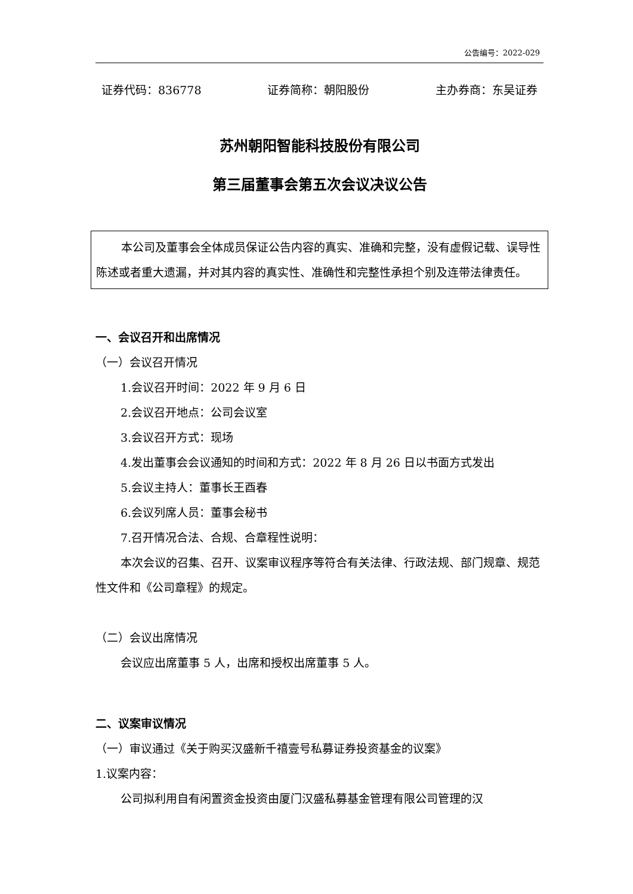公告编号：2022-029
证券代码：836778 证券简称：朝阳股份 主办券商：东吴证券
苏州朝阳智能科技股份有限公司
第三届董事会第五次会议决议公告
本公司及董事会全体成员保证公告内容的真实、准确和完整，没有虚假记载、误导性陈述或者重大遗漏，并对其内容的真实性、准确性和完整性承担个别及连带法律责任。
一、会议召开和出席情况
（一）会议召开情况
1.会议召开时间：2022 年 9 月 6 日
2.会议召开地点：公司会议室
3.会议召开方式：现场
4.发出董事会会议通知的时间和方式：2022 年 8 月 26 日以书面方式发出
5.会议主持人：董事长王酉春
6.会议列席人员：董事会秘书
7.召开情况合法、合规、合章程性说明：
本次会议的召集、召开、议案审议程序等符合有关法律、行政法规、部门规章、规范性文件和《公司章程》的规定。
（二）会议出席情况
会议应出席董事 5 人，出席和授权出席董事 5 人。
二、议案审议情况
（一）审议通过《关于购买汉盛新千禧壹号私募证券投资基金的议案》
1.议案内容：
公司拟利用自有闲置资金投资由厦门汉盛私募基金管理有限公司管理的汉